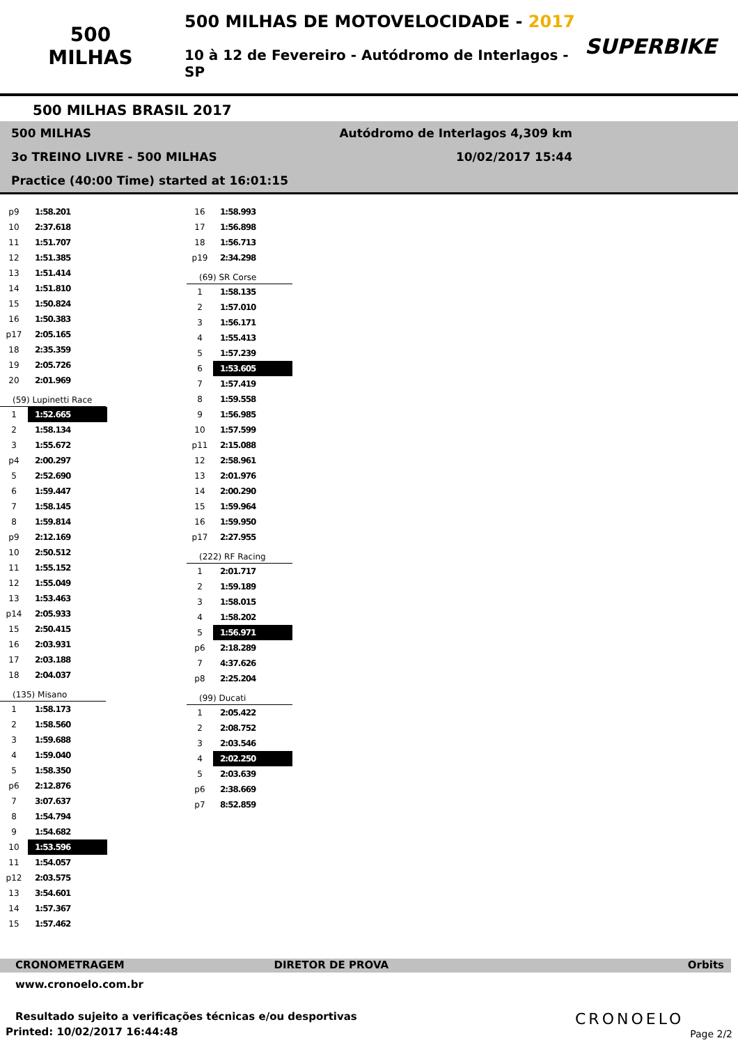500
MILHAS
500 MILHAS DE MOTOVELOCIDADE - 2017
10 à 12 de Fevereiro - Autódromo de Interlagos - SP
SUPERBIKE
500 MILHAS BRASIL 2017
500 MILHAS Autódromo de Interlagos 4,309 km
3o TREINO LIVRE - 500 MILHAS 10/02/2017 15:44
Practice (40:00 Time) started at 16:01:15
| p9 | 1:58.201 |
| 10 | 2:37.618 |
| 11 | 1:51.707 |
| 12 | 1:51.385 |
| 13 | 1:51.414 |
| 14 | 1:51.810 |
| 15 | 1:50.824 |
| 16 | 1:50.383 |
| p17 | 2:05.165 |
| 18 | 2:35.359 |
| 19 | 2:05.726 |
| 20 | 2:01.969 |
(59) Lupinetti Race
| 1 | 1:52.665 |
| 2 | 1:58.134 |
| 3 | 1:55.672 |
| p4 | 2:00.297 |
| 5 | 2:52.690 |
| 6 | 1:59.447 |
| 7 | 1:58.145 |
| 8 | 1:59.814 |
| p9 | 2:12.169 |
| 10 | 2:50.512 |
| 11 | 1:55.152 |
| 12 | 1:55.049 |
| 13 | 1:53.463 |
| p14 | 2:05.933 |
| 15 | 2:50.415 |
| 16 | 2:03.931 |
| 17 | 2:03.188 |
| 18 | 2:04.037 |
(135) Misano
| 1 | 1:58.173 |
| 2 | 1:58.560 |
| 3 | 1:59.688 |
| 4 | 1:59.040 |
| 5 | 1:58.350 |
| p6 | 2:12.876 |
| 7 | 3:07.637 |
| 8 | 1:54.794 |
| 9 | 1:54.682 |
| 10 | 1:53.596 |
| 11 | 1:54.057 |
| p12 | 2:03.575 |
| 13 | 3:54.601 |
| 14 | 1:57.367 |
| 15 | 1:57.462 |
| 16 | 1:58.993 |
| 17 | 1:56.898 |
| 18 | 1:56.713 |
| p19 | 2:34.298 |
(69) SR Corse
| 1 | 1:58.135 |
| 2 | 1:57.010 |
| 3 | 1:56.171 |
| 4 | 1:55.413 |
| 5 | 1:57.239 |
| 6 | 1:53.605 |
| 7 | 1:57.419 |
| 8 | 1:59.558 |
| 9 | 1:56.985 |
| 10 | 1:57.599 |
| p11 | 2:15.088 |
| 12 | 2:58.961 |
| 13 | 2:01.976 |
| 14 | 2:00.290 |
| 15 | 1:59.964 |
| 16 | 1:59.950 |
| p17 | 2:27.955 |
(222) RF Racing
| 1 | 2:01.717 |
| 2 | 1:59.189 |
| 3 | 1:58.015 |
| 4 | 1:58.202 |
| 5 | 1:56.971 |
| p6 | 2:18.289 |
| 7 | 4:37.626 |
| p8 | 2:25.204 |
(99) Ducati
| 1 | 2:05.422 |
| 2 | 2:08.752 |
| 3 | 2:03.546 |
| 4 | 2:02.250 |
| 5 | 2:03.639 |
| p6 | 2:38.669 |
| p7 | 8:52.859 |
CRONOMETRAGEM DIRETOR DE PROVA Orbits
www.cronoelo.com.br
Resultado sujeito a verificações técnicas e/ou desportivas
Printed: 10/02/2017 16:44:48
CRONOELO
Page 2/2